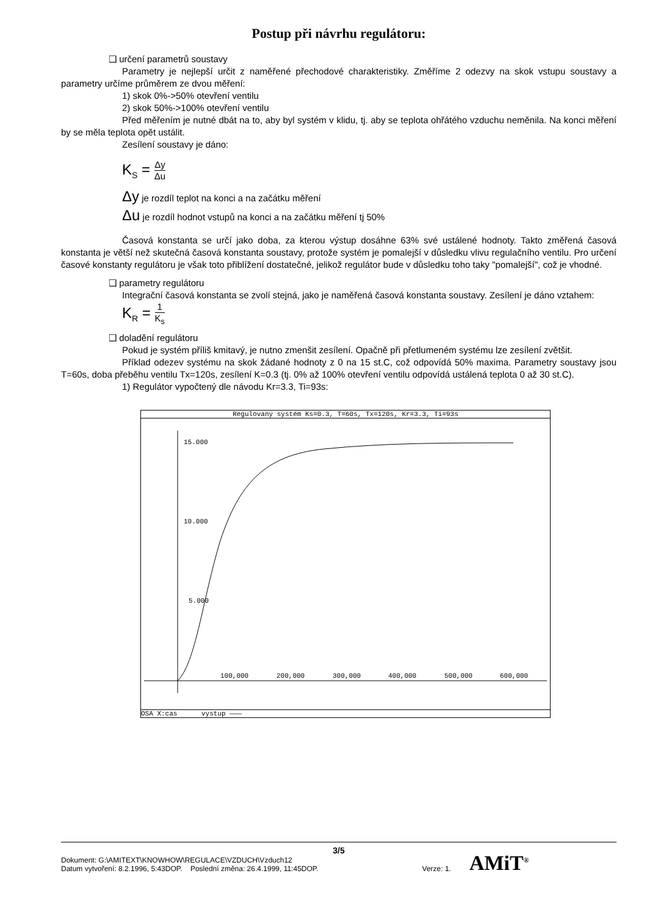Postup při návrhu regulátoru:
❑ určení parametrů soustavy
Parametry je nejlepší určit z naměřené přechodové charakteristiky. Změříme 2 odezvy na skok vstupu soustavy a parametry určíme průměrem ze dvou měření:
1) skok 0%->50% otevření ventilu
2) skok 50%->100% otevření ventilu
Před měřením je nutné dbát na to, aby byl systém v klidu, tj. aby se teplota ohřátého vzduchu neměnila. Na konci měření by se měla teplota opět ustálit.
Zesílení soustavy je dáno:
K<sub>S</sub> = Δy Δu
Δy je rozdíl teplot na konci a na začátku měření
Δu je rozdíl hodnot vstupů na konci a na začátku měření tj 50%
Časová konstanta se určí jako doba, za kterou výstup dosáhne 63% své ustálené hodnoty. Takto změřená časová konstanta je větší než skutečná časová konstanta soustavy, protože systém je pomalejší v důsledku vlivu regulačního ventilu. Pro určení časové konstanty regulátoru je však toto přiblížení dostatečné, jelikož regulátor bude v důsledku toho taky "pomalejší", což je vhodné.
❑ parametry regulátoru
Integrační časová konstanta se zvolí stejná, jako je naměřená časová konstanta soustavy. Zesílení je dáno vztahem:
K<sub>R</sub> = 1 K<sub>s</sub>
❑ doladění regulátoru
Pokud je systém příliš kmitavý, je nutno zmenšit zesílení. Opačně při přetlumeném systému lze zesílení zvětšit.
Příklad odezev systému na skok žádané hodnoty z 0 na 15 st.C, což odpovídá 50% maxima. Parametry soustavy jsou T=60s, doba přeběhu ventilu Tx=120s, zesílení K=0.3 (tj. 0% až 100% otevření ventilu odpovídá ustálená teplota 0 až 30 st.C).
1) Regulátor vypočtený dle návodu Kr=3.3, Ti=93s:
Regulovaný systém Ks=0.3, T=60s, Tx=120s, Kr=3.3, Ti=93s
15.000
10.000
5.000
100,000
200,000
300,000
400,000
500,000
600,000
OSA X:cas vystup ———
3/5
Dokument: G:\AMITEXT\KNOWHOW\REGULACE\VZDUCH\Vzduch12
Datum vytvoření: 8.2.1996, 5:43DOP. Poslední změna: 26.4.1999, 11:45DOP. Verze: 1. AMiT<sup>®</sup>